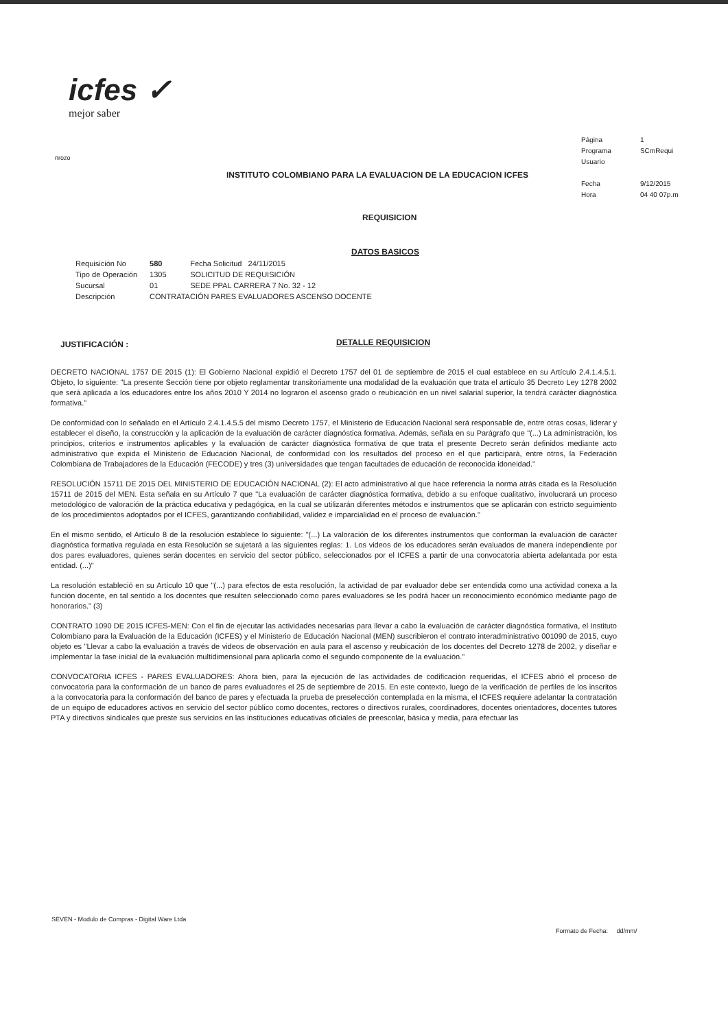icfes ✓
mejor saber
| Página | 1 |
| Programa | SCmRequi |
| Usuario | |
| Fecha | 9/12/2015 |
| Hora | 04 40 07p.m |
nrozo
INSTITUTO COLOMBIANO PARA LA EVALUACION DE LA EDUCACION ICFES
REQUISICION
DATOS BASICOS
| Requisición No | 580 | Fecha Solicitud 24/11/2015 |
| Tipo de Operación | 1305 | SOLICITUD DE REQUISICIÓN |
| Sucursal | 01 | SEDE PPAL CARRERA 7 No. 32 - 12 |
| Descripción | CONTRATACIÓN PARES EVALUADORES ASCENSO DOCENTE | |
JUSTIFICACIÓN : DETALLE REQUISICION
DECRETO NACIONAL 1757 DE 2015 (1): El Gobierno Nacional expidió el Decreto 1757 del 01 de septiembre de 2015 el cual establece en su Artículo 2.4.1.4.5.1. Objeto, lo siguiente: "La presente Sección tiene por objeto reglamentar transitoriamente una modalidad de la evaluación que trata el artículo 35 Decreto Ley 1278 2002 que será aplicada a los educadores entre los años 2010 Y 2014 no lograron el ascenso grado o reubicación en un nivel salarial superior, la tendrá carácter diagnóstica formativa."
De conformidad con lo señalado en el Artículo 2.4.1.4.5.5 del mismo Decreto 1757, el Ministerio de Educación Nacional será responsable de, entre otras cosas, liderar y establecer el diseño, la construcción y la aplicación de la evaluación de carácter diagnóstica formativa. Además, señala en su Parágrafo que "(...) La administración, los principios, criterios e instrumentos aplicables y la evaluación de carácter diagnóstica formativa de que trata el presente Decreto serán definidos mediante acto administrativo que expida el Ministerio de Educación Nacional, de conformidad con los resultados del proceso en el que participará, entre otros, la Federación Colombiana de Trabajadores de la Educación (FECODE) y tres (3) universidades que tengan facultades de educación de reconocida idoneidad."
RESOLUCIÓN 15711 DE 2015 DEL MINISTERIO DE EDUCACIÓN NACIONAL (2): El acto administrativo al que hace referencia la norma atrás citada es la Resolución 15711 de 2015 del MEN. Esta señala en su Artículo 7 que "La evaluación de carácter diagnóstica formativa, debido a su enfoque cualitativo, involucrará un proceso metodológico de valoración de la práctica educativa y pedagógica, en la cual se utilizarán diferentes métodos e instrumentos que se aplicarán con estricto seguimiento de los procedimientos adoptados por el ICFES, garantizando confiabilidad, validez e imparcialidad en el proceso de evaluación."
En el mismo sentido, el Artículo 8 de la resolución establece lo siguiente: "(...) La valoración de los diferentes instrumentos que conforman la evaluación de carácter diagnóstica formativa regulada en esta Resolución se sujetará a las siguientes reglas: 1. Los videos de los educadores serán evaluados de manera independiente por dos pares evaluadores, quienes serán docentes en servicio del sector público, seleccionados por el ICFES a partir de una convocatoria abierta adelantada por esta entidad. (...)"
La resolución estableció en su Artículo 10 que "(...) para efectos de esta resolución, la actividad de par evaluador debe ser entendida como una actividad conexa a la función docente, en tal sentido a los docentes que resulten seleccionado como pares evaluadores se les podrá hacer un reconocimiento económico mediante pago de honorarios." (3)
CONTRATO 1090 DE 2015 ICFES-MEN: Con el fin de ejecutar las actividades necesarias para llevar a cabo la evaluación de carácter diagnóstica formativa, el Instituto Colombiano para la Evaluación de la Educación (ICFES) y el Ministerio de Educación Nacional (MEN) suscribieron el contrato interadministrativo 001090 de 2015, cuyo objeto es "Llevar a cabo la evaluación a través de videos de observación en aula para el ascenso y reubicación de los docentes del Decreto 1278 de 2002, y diseñar e implementar la fase inicial de la evaluación multidimensional para aplicarla como el segundo componente de la evaluación."
CONVOCATORIA ICFES - PARES EVALUADORES: Ahora bien, para la ejecución de las actividades de codificación requeridas, el ICFES abrió el proceso de convocatoria para la conformación de un banco de pares evaluadores el 25 de septiembre de 2015. En este contexto, luego de la verificación de perfiles de los inscritos a la convocatoria para la conformación del banco de pares y efectuada la prueba de preselección contemplada en la misma, el ICFES requiere adelantar la contratación de un equipo de educadores activos en servicio del sector público como docentes, rectores o directivos rurales, coordinadores, docentes orientadores, docentes tutores PTA y directivos sindicales que preste sus servicios en las instituciones educativas oficiales de preescolar, básica y media, para efectuar las
SEVEN - Modulo de Compras - Digital Ware Ltda
Formato de Fecha: dd/mm/